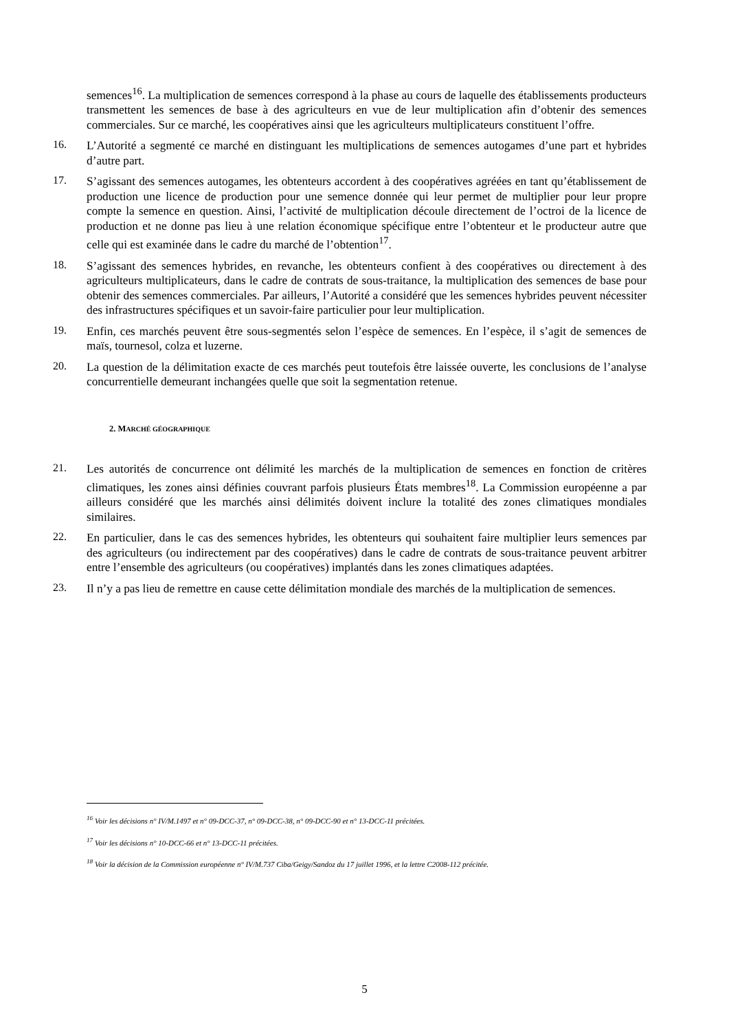semences<sup>16</sup>. La multiplication de semences correspond à la phase au cours de laquelle des établissements producteurs transmettent les semences de base à des agriculteurs en vue de leur multiplication afin d’obtenir des semences commerciales. Sur ce marché, les coopératives ainsi que les agriculteurs multiplicateurs constituent l’offre.
16.
L’Autorité a segmenté ce marché en distinguant les multiplications de semences autogames d’une part et hybrides d’autre part.
17.
S’agissant des semences autogames, les obtenteurs accordent à des coopératives agréées en tant qu’établissement de production une licence de production pour une semence donnée qui leur permet de multiplier pour leur propre compte la semence en question. Ainsi, l’activité de multiplication découle directement de l’octroi de la licence de production et ne donne pas lieu à une relation économique spécifique entre l’obtenteur et le producteur autre que celle qui est examinée dans le cadre du marché de l’obtention<sup>17</sup>.
18.
S’agissant des semences hybrides, en revanche, les obtenteurs confient à des coopératives ou directement à des agriculteurs multiplicateurs, dans le cadre de contrats de sous-traitance, la multiplication des semences de base pour obtenir des semences commerciales. Par ailleurs, l’Autorité a considéré que les semences hybrides peuvent nécessiter des infrastructures spécifiques et un savoir-faire particulier pour leur multiplication.
19.
Enfin, ces marchés peuvent être sous-segmentés selon l’espèce de semences. En l’espèce, il s’agit de semences de maïs, tournesol, colza et luzerne.
20.
La question de la délimitation exacte de ces marchés peut toutefois être laissée ouverte, les conclusions de l’analyse concurrentielle demeurant inchangées quelle que soit la segmentation retenue.
2. MARCHÉ GÉOGRAPHIQUE
21.
Les autorités de concurrence ont délimité les marchés de la multiplication de semences en fonction de critères climatiques, les zones ainsi définies couvrant parfois plusieurs États membres<sup>18</sup>. La Commission européenne a par ailleurs considéré que les marchés ainsi délimités doivent inclure la totalité des zones climatiques mondiales similaires.
22.
En particulier, dans le cas des semences hybrides, les obtenteurs qui souhaitent faire multiplier leurs semences par des agriculteurs (ou indirectement par des coopératives) dans le cadre de contrats de sous-traitance peuvent arbitrer entre l’ensemble des agriculteurs (ou coopératives) implantés dans les zones climatiques adaptées.
23.
Il n’y a pas lieu de remettre en cause cette délimitation mondiale des marchés de la multiplication de semences.
<sup>16</sup> Voir les décisions n° IV/M.1497 et n° 09-DCC-37, n° 09-DCC-38, n° 09-DCC-90 et n° 13-DCC-11 précitées.
<sup>17</sup> Voir les décisions n° 10-DCC-66 et n° 13-DCC-11 précitées.
<sup>18</sup> Voir la décision de la Commission européenne n° IV/M.737 Ciba/Geigy/Sandoz du 17 juillet 1996, et la lettre C2008-112 précitée.
5